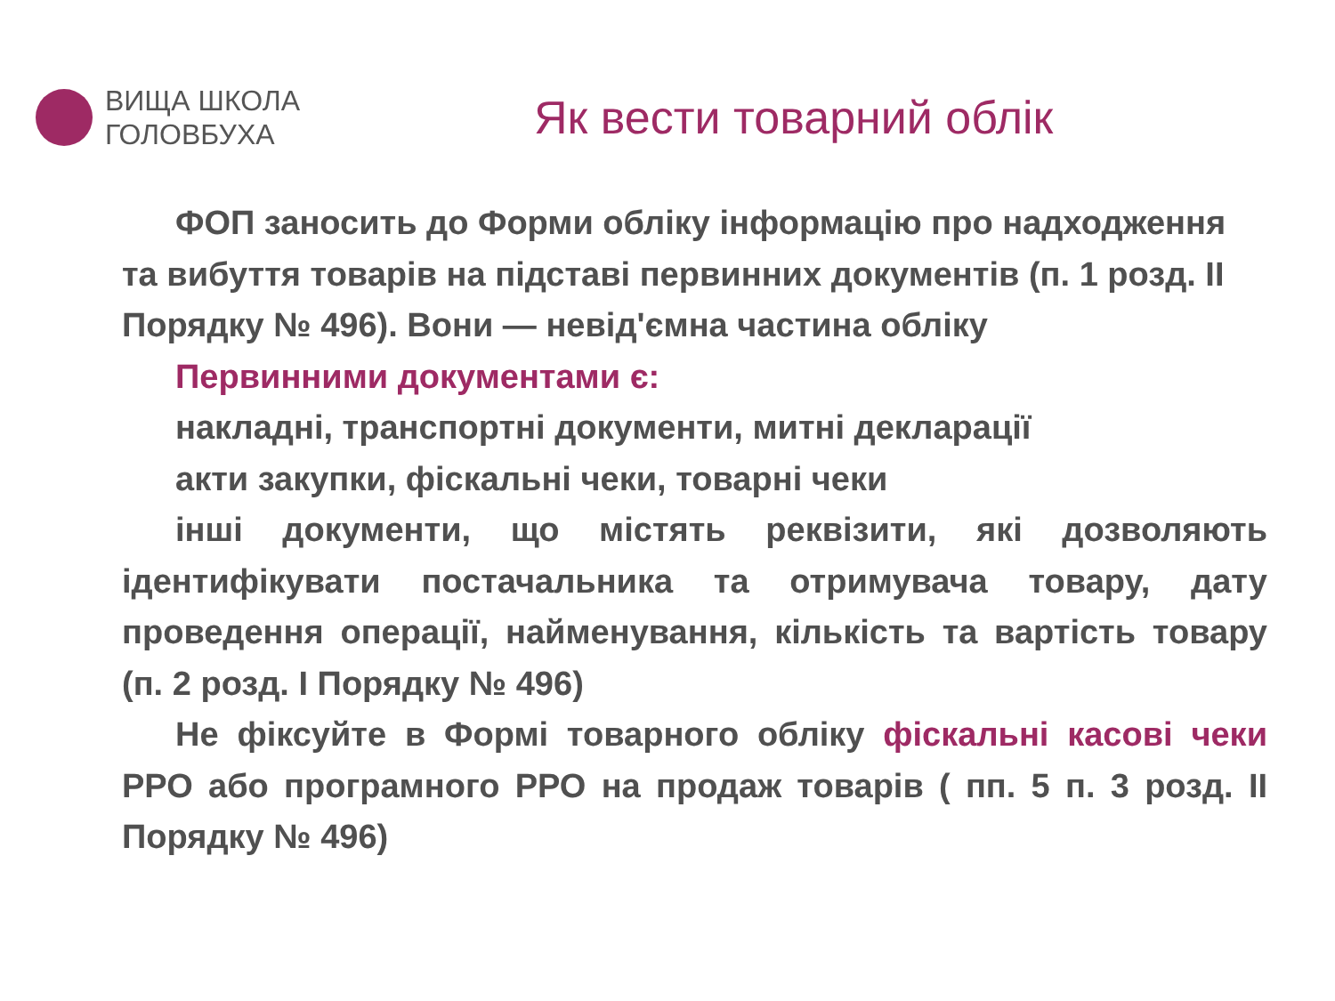ВИЩА ШКОЛА
ГОЛОВБУХА
Як вести товарний облік
ФОП заносить до Форми обліку інформацію про надходження та вибуття товарів на підставі первинних документів (п. 1 розд. ІІ Порядку № 496). Вони — невід'ємна частина обліку
Первинними документами є:
накладні, транспортні документи, митні декларації
акти закупки, фіскальні чеки, товарні чеки
інші документи, що містять реквізити, які дозволяють ідентифікувати постачальника та отримувача товару, дату проведення операції, найменування, кількість та вартість товару (п. 2 розд. І Порядку № 496)
Не фіксуйте в Формі товарного обліку фіскальні касові чеки РРО або програмного РРО на продаж товарів ( пп. 5 п. 3 розд. ІІ Порядку № 496)